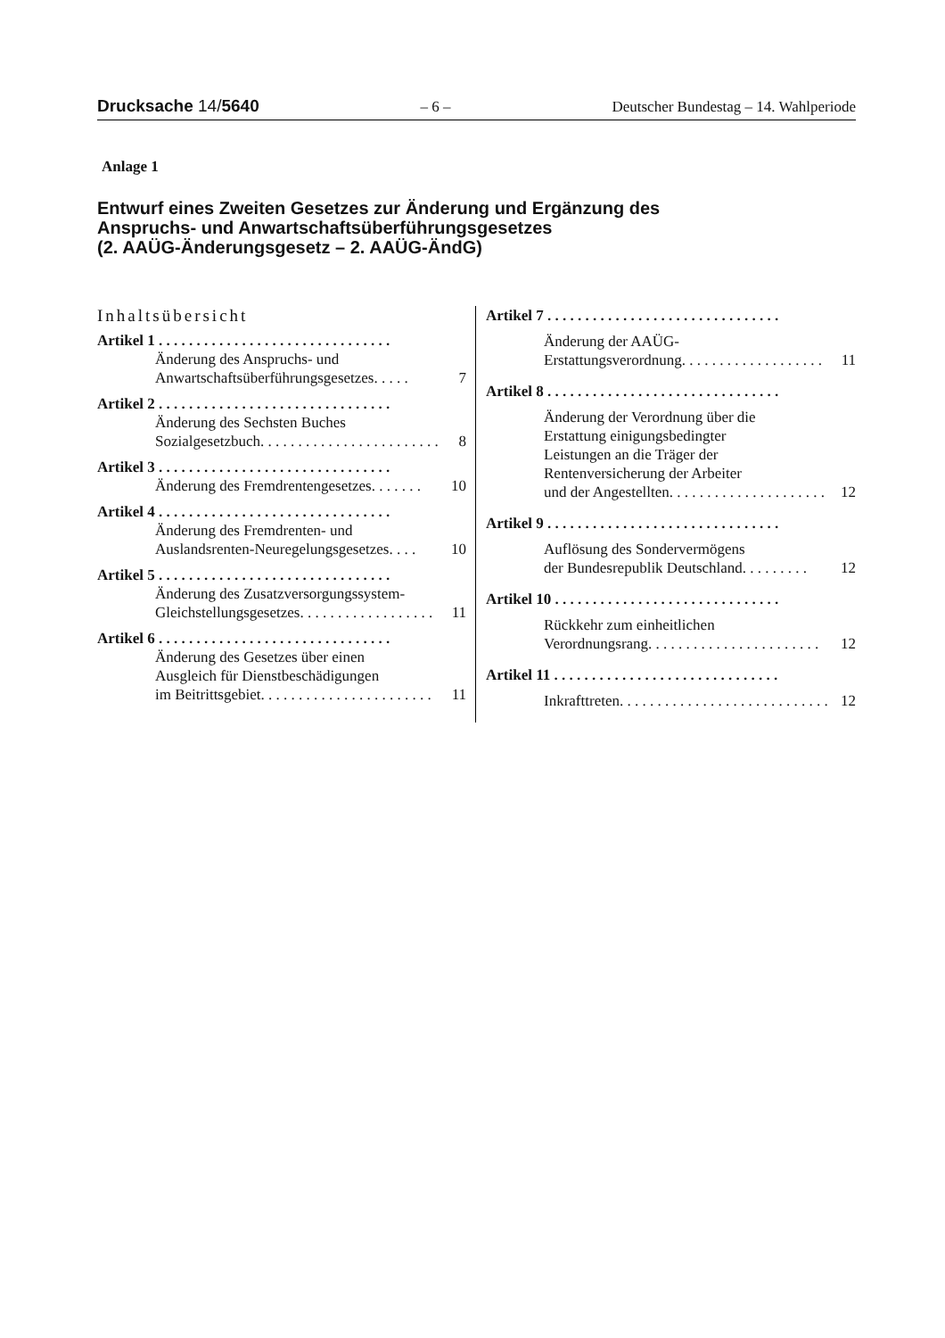Drucksache 14/5640 – 6 – Deutscher Bundestag – 14. Wahlperiode
Anlage 1
Entwurf eines Zweiten Gesetzes zur Änderung und Ergänzung des
Anspruchs- und Anwartschaftsüberführungsgesetzes
(2. AAÜG-Änderungsgesetz – 2. AAÜG-ÄndG)
Inhaltsübersicht
Artikel 1 . . . . . . . . . . . . . . . . . . . . . . . . . . . . . . .
Änderung des Anspruchs- und
Anwartschaftsüberführungsgesetzes . . . . . 7
Artikel 2 . . . . . . . . . . . . . . . . . . . . . . . . . . . . . . .
Änderung des Sechsten Buches
Sozialgesetzbuch . . . . . . . . . . . . . . . . . . . . . . . . 8
Artikel 3 . . . . . . . . . . . . . . . . . . . . . . . . . . . . . . .
Änderung des Fremdrentengesetzes . . . . . . . 10
Artikel 4 . . . . . . . . . . . . . . . . . . . . . . . . . . . . . . .
Änderung des Fremdrenten- und
Auslandsrenten-Neuregelungsgesetzes . . . . 10
Artikel 5 . . . . . . . . . . . . . . . . . . . . . . . . . . . . . . .
Änderung des Zusatzversorgungssystem-
Gleichstellungsgesetzes . . . . . . . . . . . . . . . . . . 11
Artikel 6 . . . . . . . . . . . . . . . . . . . . . . . . . . . . . . .
Änderung des Gesetzes über einen
Ausgleich für Dienstbeschädigungen
im Beitrittsgebiet . . . . . . . . . . . . . . . . . . . . . . . 11
Artikel 7 . . . . . . . . . . . . . . . . . . . . . . . . . . . . . . .
Änderung der AAÜG-
Erstattungsverordnung . . . . . . . . . . . . . . . . . . . 11
Artikel 8 . . . . . . . . . . . . . . . . . . . . . . . . . . . . . . .
Änderung der Verordnung über die
Erstattung einigungsbedingter
Leistungen an die Träger der
Rentenversicherung der Arbeiter
und der Angestellten . . . . . . . . . . . . . . . . . . . . . 12
Artikel 9 . . . . . . . . . . . . . . . . . . . . . . . . . . . . . . .
Auflösung des Sondervermögens
der Bundesrepublik Deutschland . . . . . . . . . 12
Artikel 10 . . . . . . . . . . . . . . . . . . . . . . . . . . . . . .
Rückkehr zum einheitlichen
Verordnungsrang . . . . . . . . . . . . . . . . . . . . . . . 12
Artikel 11 . . . . . . . . . . . . . . . . . . . . . . . . . . . . . .
Inkrafttreten . . . . . . . . . . . . . . . . . . . . . . . . . . . . 12